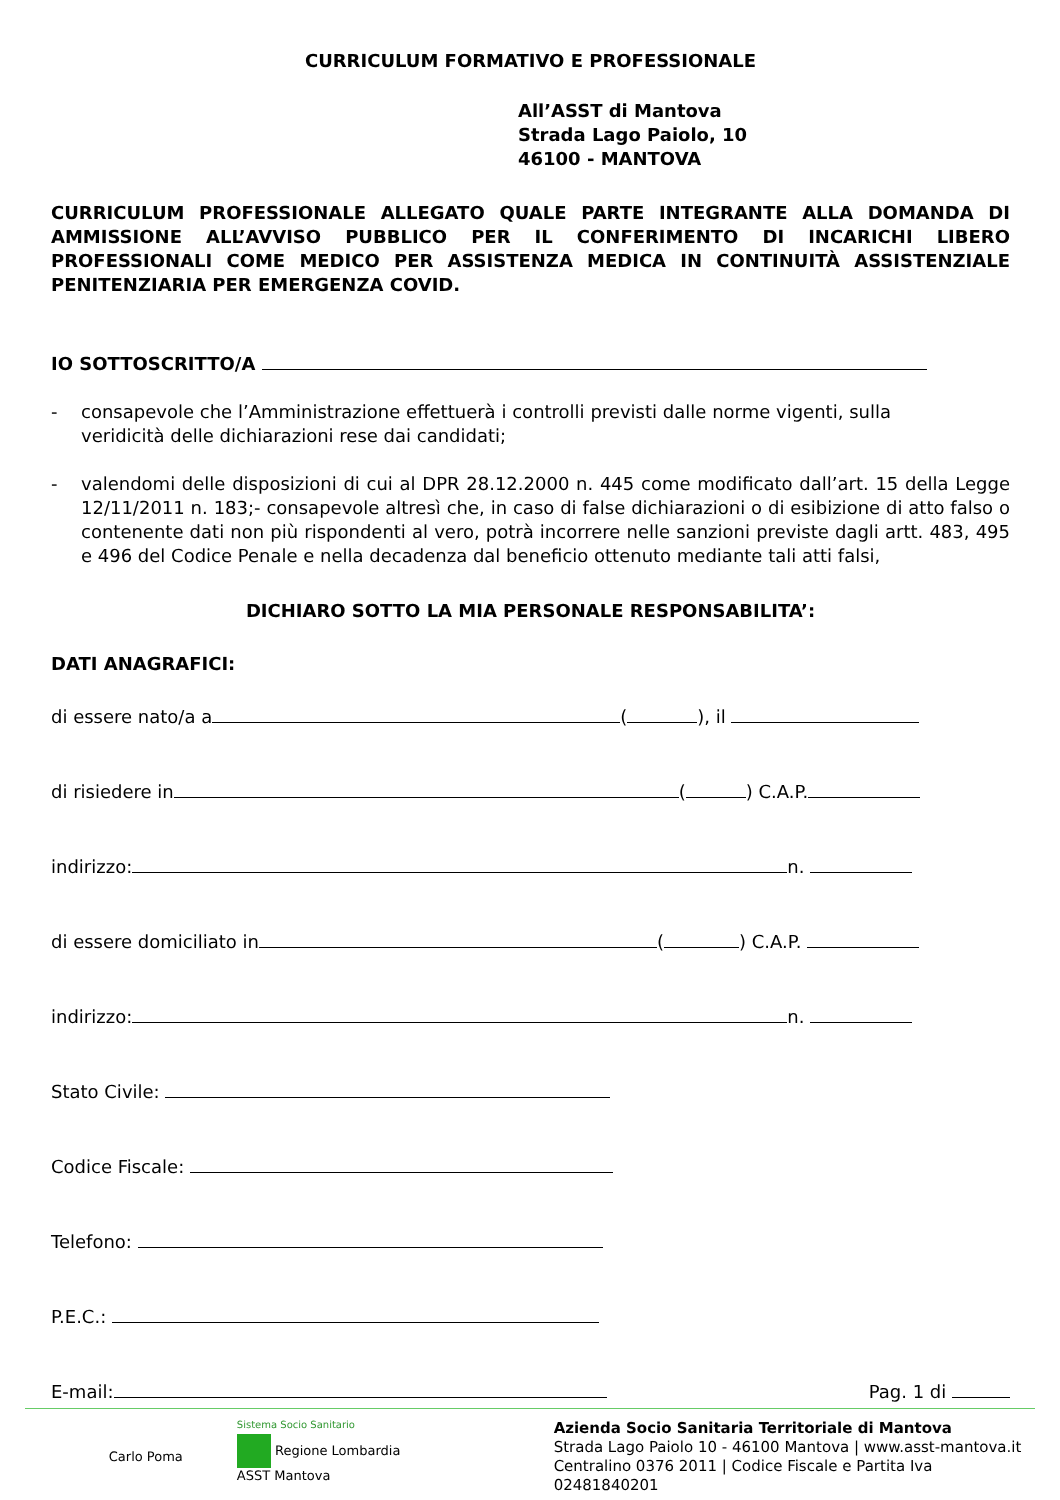CURRICULUM FORMATIVO E PROFESSIONALE
All’ASST di Mantova
Strada Lago Paiolo, 10
46100 - MANTOVA
CURRICULUM PROFESSIONALE ALLEGATO QUALE PARTE INTEGRANTE ALLA DOMANDA DI AMMISSIONE ALL’AVVISO PUBBLICO PER IL CONFERIMENTO DI INCARICHI LIBERO PROFESSIONALI COME MEDICO PER ASSISTENZA MEDICA IN CONTINUITÀ ASSISTENZIALE PENITENZIARIA PER EMERGENZA COVID.
IO SOTTOSCRITTO/A
- consapevole che l’Amministrazione effettuerà i controlli previsti dalle norme vigenti, sulla veridicità delle dichiarazioni rese dai candidati;
- valendomi delle disposizioni di cui al DPR 28.12.2000 n. 445 come modificato dall’art. 15 della Legge 12/11/2011 n. 183;- consapevole altresì che, in caso di false dichiarazioni o di esibizione di atto falso o contenente dati non più rispondenti al vero, potrà incorrere nelle sanzioni previste dagli artt. 483, 495 e 496 del Codice Penale e nella decadenza dal beneficio ottenuto mediante tali atti falsi,
DICHIARO SOTTO LA MIA PERSONALE RESPONSABILITA’:
DATI ANAGRAFICI:
di essere nato/a a ( ), il
di risiedere in ( ) C.A.P.
indirizzo: n.
di essere domiciliato in ( ) C.A.P.
indirizzo: n.
Stato Civile:
Codice Fiscale:
Telefono:
P.E.C.:
E-mail: Pag. 1 di
Carlo Poma
Sistema Socio Sanitario
Regione Lombardia
ASST Mantova
Azienda Socio Sanitaria Territoriale di Mantova
Strada Lago Paiolo 10 - 46100 Mantova | www.asst-mantova.it
Centralino 0376 2011 | Codice Fiscale e Partita Iva 02481840201